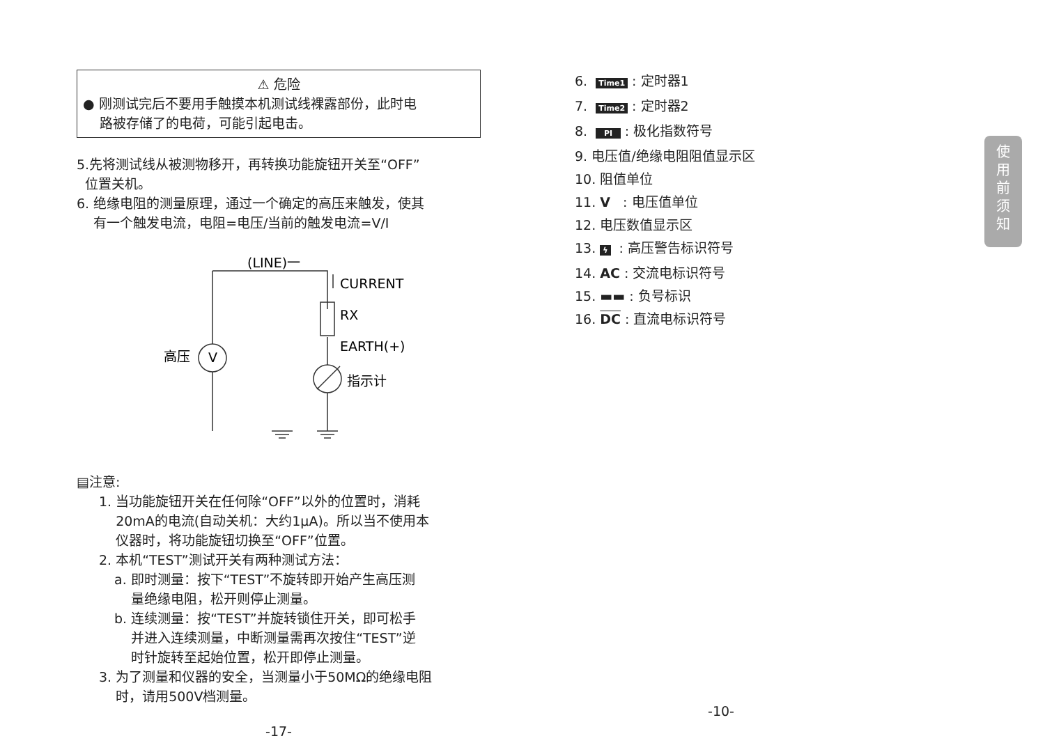⚠ 危险
● 刚测试完后不要用手触摸本机测试线裸露部份，此时电
路被存储了的电荷，可能引起电击。
5.先将测试线从被测物移开，再转换功能旋钮开关至“OFF”
位置关机。
6. 绝缘电阻的测量原理，通过一个确定的高压来触发，使其
有一个触发电流，电阻=电压/当前的触发电流=V/I
(LINE)一
CURRENT
RX
EARTH(+)
指示计
高压
V
▤注意:
1. 当功能旋钮开关在任何除“OFF”以外的位置时，消耗
20mA的电流(自动关机：大约1μA)。所以当不使用本
仪器时，将功能旋钮切换至“OFF”位置。
2. 本机“TEST”测试开关有两种测试方法：
a. 即时测量：按下“TEST”不旋转即开始产生高压测
量绝缘电阻，松开则停止测量。
b. 连续测量：按“TEST”并旋转锁住开关，即可松手
并进入连续测量，中断测量需再次按住“TEST”逆
时针旋转至起始位置，松开即停止测量。
3. 为了测量和仪器的安全，当测量小于50MΩ的绝缘电阻
时，请用500V档测量。
-17-
6. Time1 : 定时器1
7. Time2 : 定时器2
8. PI : 极化指数符号
9. 电压值/绝缘电阻阻值显示区
10. 阻值单位
11. V : 电压值单位
12. 电压数值显示区
13. ϟ : 高压警告标识符号
14. AC : 交流电标识符号
15. ▬▬ : 负号标识
16. DC : 直流电标识符号
-10-
使
用
前
须
知